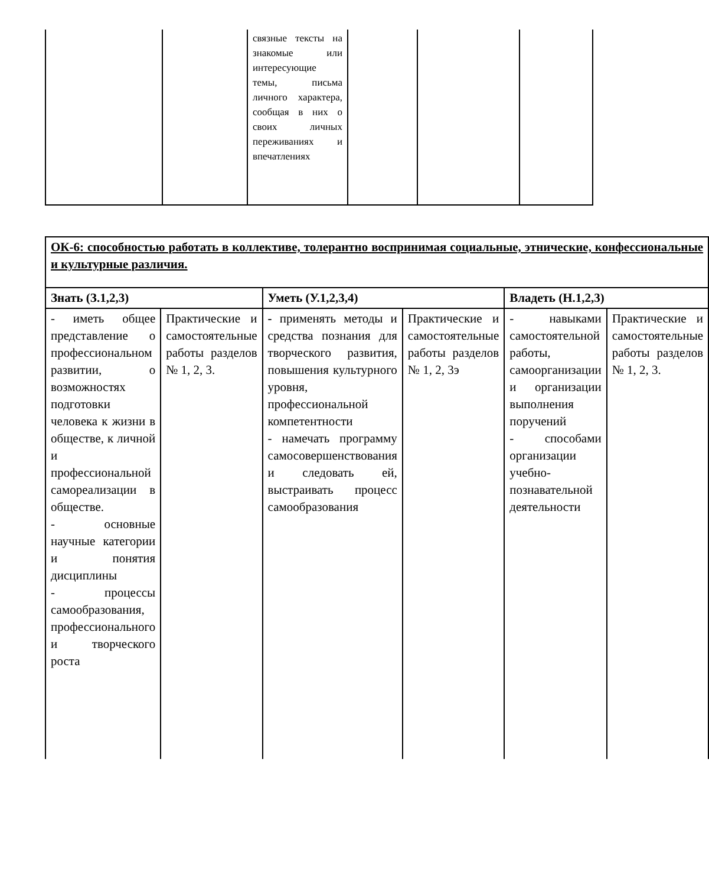| | | связные тексты на знакомые или интересующие темы, письма личного характера, сообщая в них о своих личных переживаниях и впечатлениях | | | |
| ОК-6: способностью работать в коллективе, толерантно воспринимая социальные, этнические, конфессиональные и культурные различия. | | | | | |
| Знать (З.1,2,3) | | Уметь (У.1,2,3,4) | | Владеть (Н.1,2,3) | |
| - иметь общее представление о профессиональном развитии, о возможностях подготовки человека к жизни в обществе, к личной и профессиональной самореализации в обществе. - основные научные категории и понятия дисциплины - процессы самообразования, профессионального и творческого роста | Практические и самостоятельные работы разделов № 1, 2, 3. | - применять методы и средства познания для творческого развития, повышения культурного уровня, профессиональной компетентности - намечать программу самосовершенствования и следовать ей, выстраивать процесс самообразования | Практические и самостоятельные работы разделов № 1, 2, 3э | - навыками самостоятельной работы, самоорганизации и организации выполнения поручений - способами организации учебно-познавательной деятельности | Практические и самостоятельные работы разделов № 1, 2, 3. |